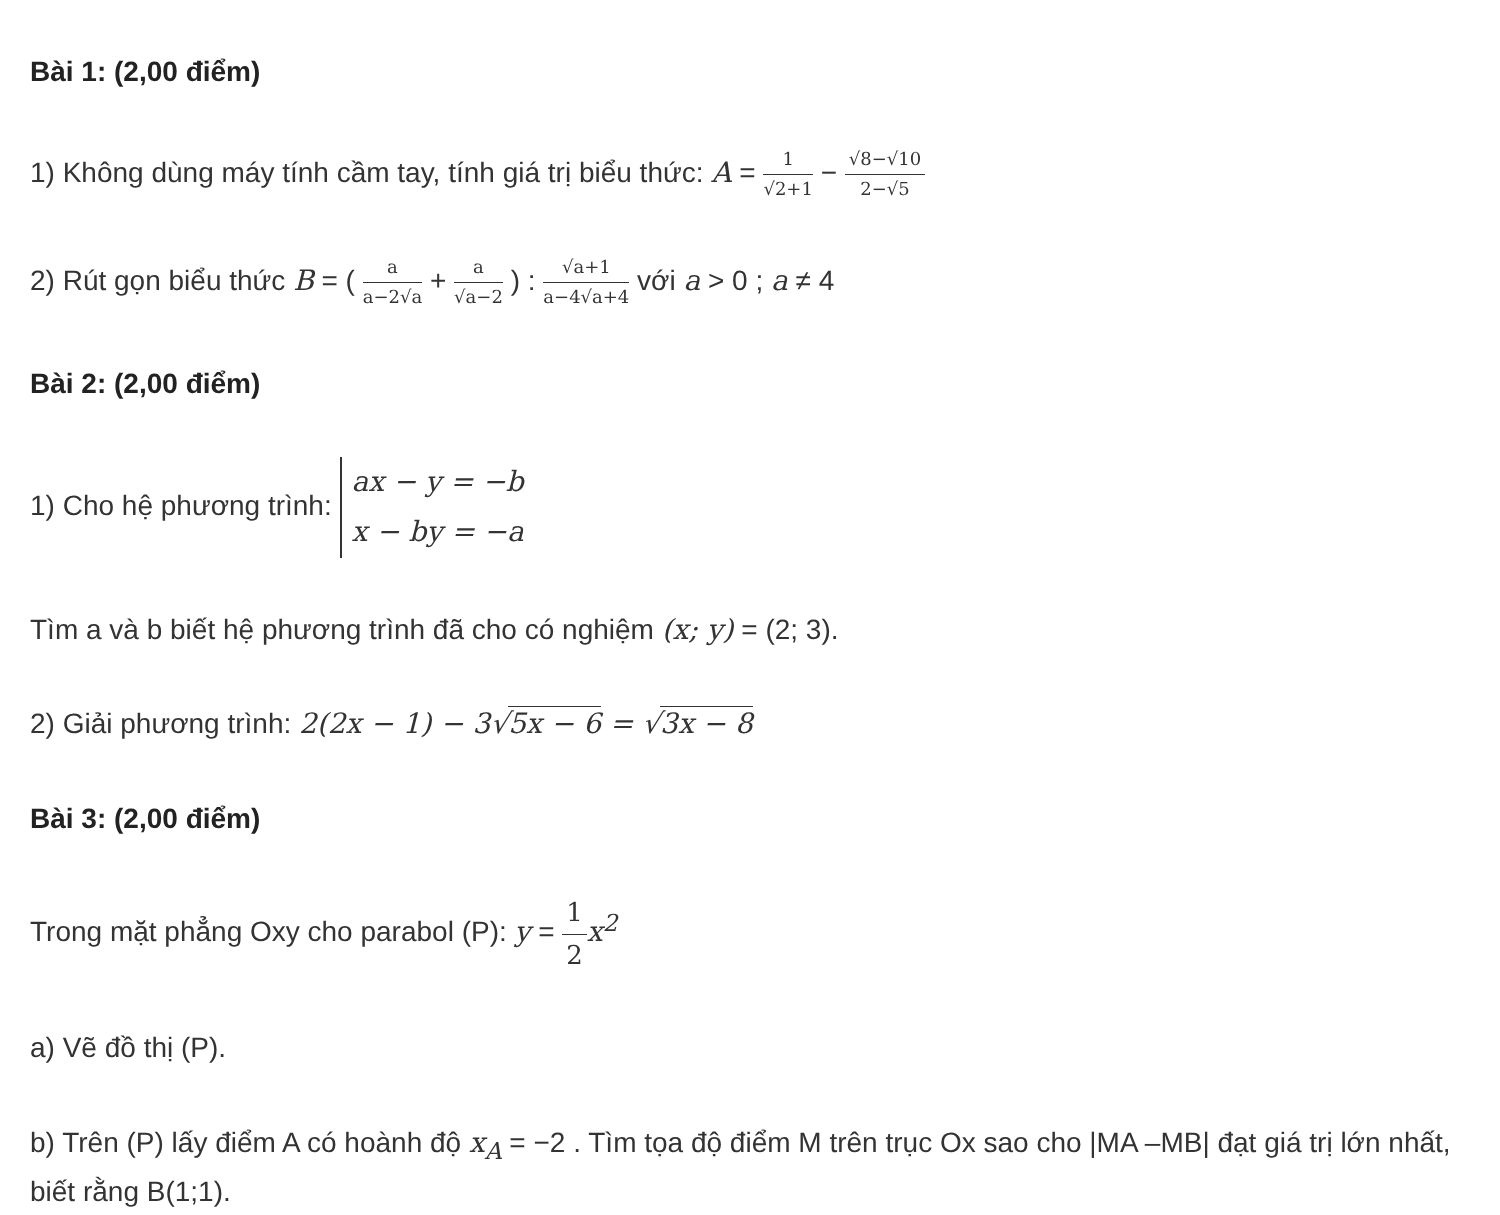Bài 1: (2,00 điểm)
1) Không dùng máy tính cầm tay, tính giá trị biểu thức: A = 1 √2+1 − √8−√10 2−√5
2) Rút gọn biểu thức B = ( a a−2√a + a √a−2 ) : √a+1 a−4√a+4 với a > 0 ; a ≠ 4
Bài 2: (2,00 điểm)
1) Cho hệ phương trình: ax − y = −b
x − by = −a
Tìm a và b biết hệ phương trình đã cho có nghiệm (x; y) = (2; 3).
2) Giải phương trình: 2(2x − 1) − 3√5x − 6 = √3x − 8
Bài 3: (2,00 điểm)
Trong mặt phẳng Oxy cho parabol (P): y = 1 2 x<sup>2</sup>
a) Vẽ đồ thị (P).
b) Trên (P) lấy điểm A có hoành độ x<sub>A</sub> = −2 . Tìm tọa độ điểm M trên trục Ox sao cho |MA –MB| đạt giá trị lớn nhất, biết rằng B(1;1).